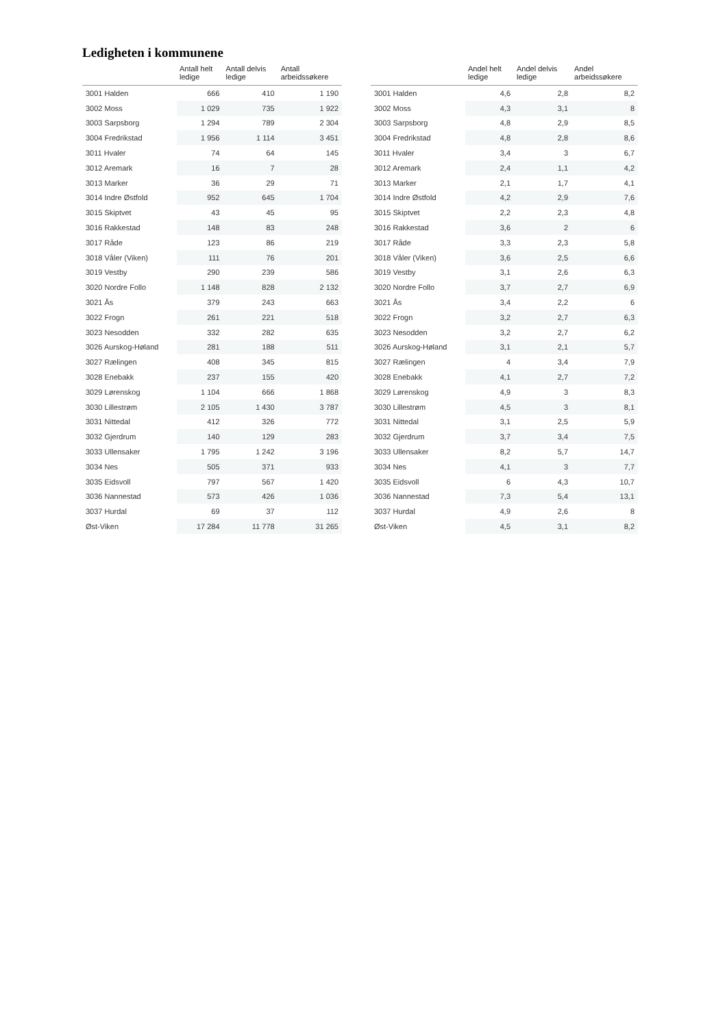Ledigheten i kommunene
| | Antall helt ledige | Antall delvis ledige | Antall arbeidssøkere |
| --- | --- | --- | --- |
| 3001 Halden | 666 | 410 | 1 190 |
| 3002 Moss | 1 029 | 735 | 1 922 |
| 3003 Sarpsborg | 1 294 | 789 | 2 304 |
| 3004 Fredrikstad | 1 956 | 1 114 | 3 451 |
| 3011 Hvaler | 74 | 64 | 145 |
| 3012 Aremark | 16 | 7 | 28 |
| 3013 Marker | 36 | 29 | 71 |
| 3014 Indre Østfold | 952 | 645 | 1 704 |
| 3015 Skiptvet | 43 | 45 | 95 |
| 3016 Rakkestad | 148 | 83 | 248 |
| 3017 Råde | 123 | 86 | 219 |
| 3018 Våler (Viken) | 111 | 76 | 201 |
| 3019 Vestby | 290 | 239 | 586 |
| 3020 Nordre Follo | 1 148 | 828 | 2 132 |
| 3021 Ås | 379 | 243 | 663 |
| 3022 Frogn | 261 | 221 | 518 |
| 3023 Nesodden | 332 | 282 | 635 |
| 3026 Aurskog-Høland | 281 | 188 | 511 |
| 3027 Rælingen | 408 | 345 | 815 |
| 3028 Enebakk | 237 | 155 | 420 |
| 3029 Lørenskog | 1 104 | 666 | 1 868 |
| 3030 Lillestrøm | 2 105 | 1 430 | 3 787 |
| 3031 Nittedal | 412 | 326 | 772 |
| 3032 Gjerdrum | 140 | 129 | 283 |
| 3033 Ullensaker | 1 795 | 1 242 | 3 196 |
| 3034 Nes | 505 | 371 | 933 |
| 3035 Eidsvoll | 797 | 567 | 1 420 |
| 3036 Nannestad | 573 | 426 | 1 036 |
| 3037 Hurdal | 69 | 37 | 112 |
| Øst-Viken | 17 284 | 11 778 | 31 265 |
| | Andel helt ledige | Andel delvis ledige | Andel arbeidssøkere |
| --- | --- | --- | --- |
| 3001 Halden | 4,6 | 2,8 | 8,2 |
| 3002 Moss | 4,3 | 3,1 | 8 |
| 3003 Sarpsborg | 4,8 | 2,9 | 8,5 |
| 3004 Fredrikstad | 4,8 | 2,8 | 8,6 |
| 3011 Hvaler | 3,4 | 3 | 6,7 |
| 3012 Aremark | 2,4 | 1,1 | 4,2 |
| 3013 Marker | 2,1 | 1,7 | 4,1 |
| 3014 Indre Østfold | 4,2 | 2,9 | 7,6 |
| 3015 Skiptvet | 2,2 | 2,3 | 4,8 |
| 3016 Rakkestad | 3,6 | 2 | 6 |
| 3017 Råde | 3,3 | 2,3 | 5,8 |
| 3018 Våler (Viken) | 3,6 | 2,5 | 6,6 |
| 3019 Vestby | 3,1 | 2,6 | 6,3 |
| 3020 Nordre Follo | 3,7 | 2,7 | 6,9 |
| 3021 Ås | 3,4 | 2,2 | 6 |
| 3022 Frogn | 3,2 | 2,7 | 6,3 |
| 3023 Nesodden | 3,2 | 2,7 | 6,2 |
| 3026 Aurskog-Høland | 3,1 | 2,1 | 5,7 |
| 3027 Rælingen | 4 | 3,4 | 7,9 |
| 3028 Enebakk | 4,1 | 2,7 | 7,2 |
| 3029 Lørenskog | 4,9 | 3 | 8,3 |
| 3030 Lillestrøm | 4,5 | 3 | 8,1 |
| 3031 Nittedal | 3,1 | 2,5 | 5,9 |
| 3032 Gjerdrum | 3,7 | 3,4 | 7,5 |
| 3033 Ullensaker | 8,2 | 5,7 | 14,7 |
| 3034 Nes | 4,1 | 3 | 7,7 |
| 3035 Eidsvoll | 6 | 4,3 | 10,7 |
| 3036 Nannestad | 7,3 | 5,4 | 13,1 |
| 3037 Hurdal | 4,9 | 2,6 | 8 |
| Øst-Viken | 4,5 | 3,1 | 8,2 |